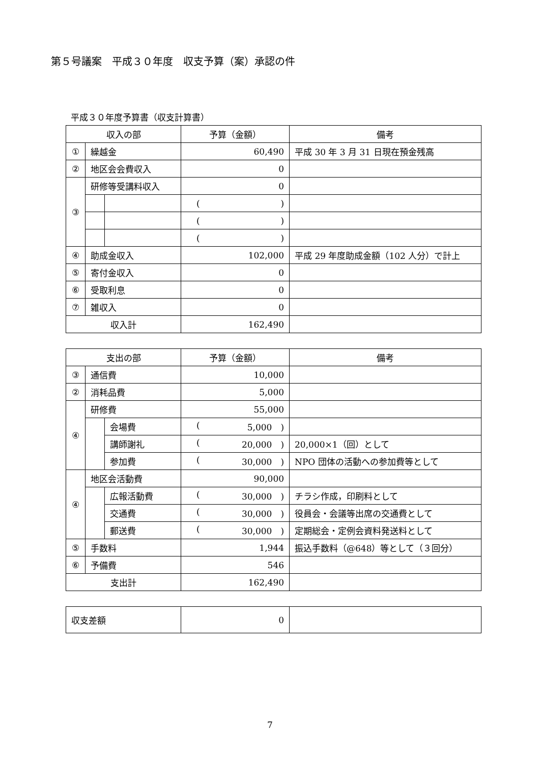第５号議案　平成３０年度　収支予算（案）承認の件
平成３０年度予算書（収支計算書）
| 収入の部 | | | 予算（金額） | 備考 |
| --- | --- | --- | --- | --- |
| ① | 繰越金 | | 60,490 | 平成 30 年 3 月 31 日現在預金残高 |
| ② | 地区会会費収入 | | 0 | |
| ③ | 研修等受講料収入 | | 0 | |
| | | | ( ) | |
| | | | ( ) | |
| | | | ( ) | |
| ④ | 助成金収入 | | 102,000 | 平成 29 年度助成金額（102 人分）で計上 |
| ⑤ | 寄付金収入 | | 0 | |
| ⑥ | 受取利息 | | 0 | |
| ⑦ | 雑収入 | | 0 | |
| 収入計 | | | 162,490 | |
| 支出の部 | | | 予算（金額） | 備考 |
| --- | --- | --- | --- | --- |
| ③ | 通信費 | | 10,000 | |
| ② | 消耗品費 | | 5,000 | |
| ④ | 研修費 | | 55,000 | |
| | | 会場費 | ( 5,000 ) | |
| | | 講師謝礼 | ( 20,000 ) | 20,000×1（回）として |
| | | 参加費 | ( 30,000 ) | NPO 団体の活動への参加費等として |
| ④ | 地区会活動費 | | 90,000 | |
| | | 広報活動費 | ( 30,000 ) | チラシ作成，印刷料として |
| | | 交通費 | ( 30,000 ) | 役員会・会議等出席の交通費として |
| | | 郵送費 | ( 30,000 ) | 定期総会・定例会資料発送料として |
| ⑤ | 手数料 | | 1,944 | 振込手数料（@648）等として（３回分） |
| ⑥ | 予備費 | | 546 | |
| 支出計 | | | 162,490 | |
| 収支差額 | 0 | |
7